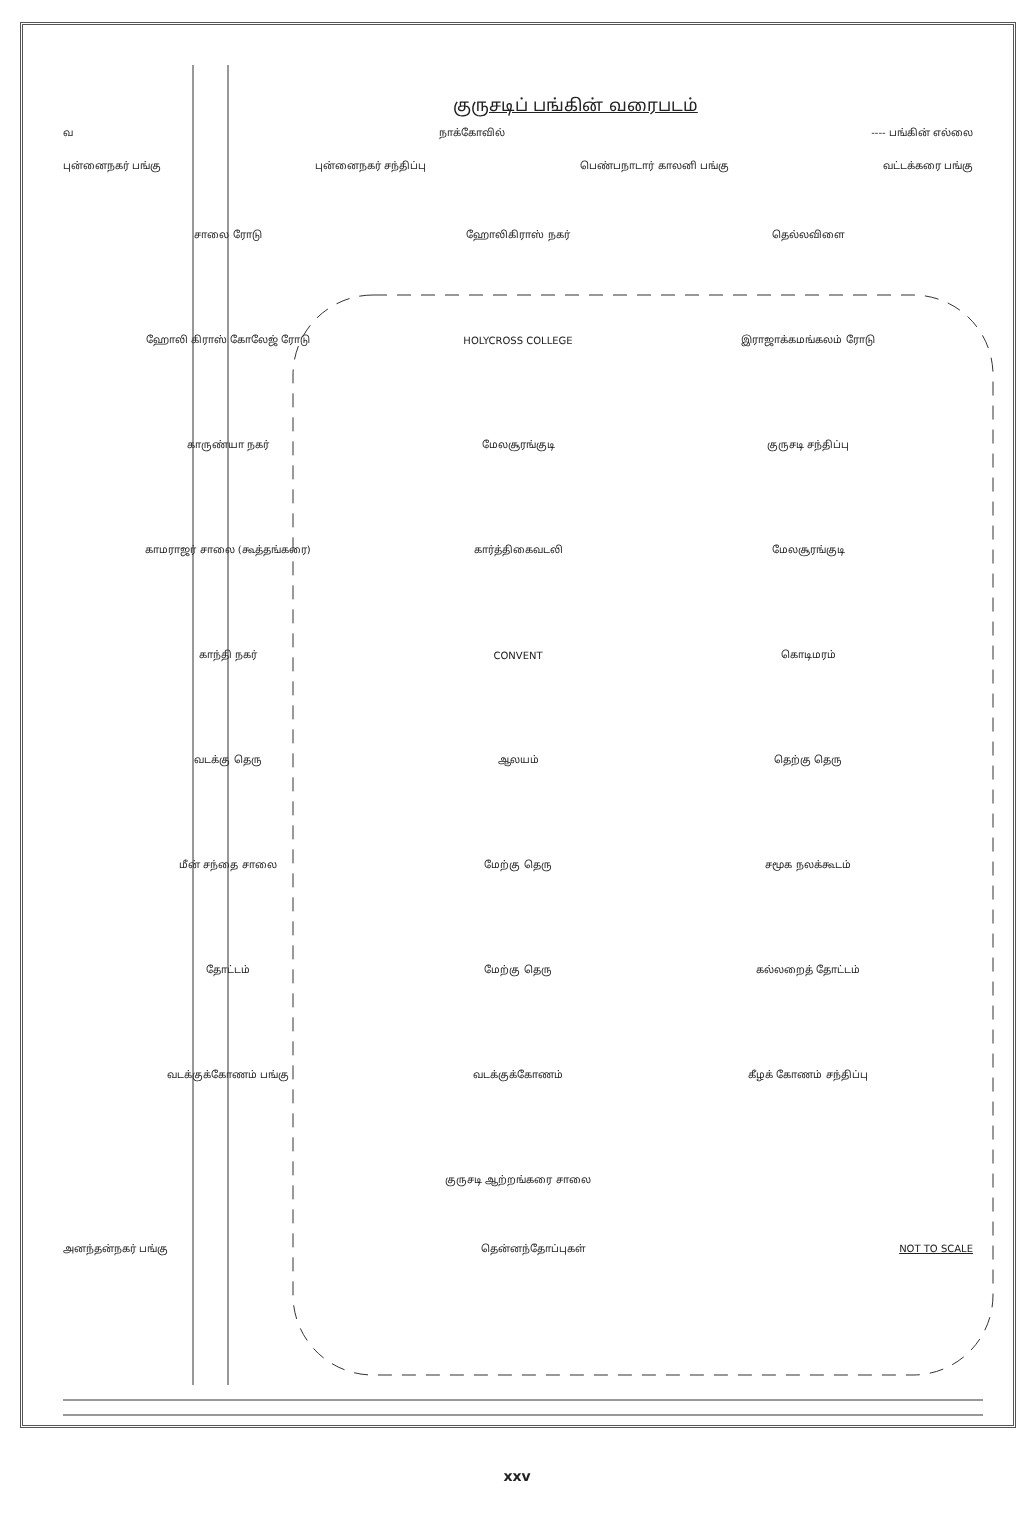குருசடிப் பங்கின் வரைபடம்
வ நாக்கோவில் ---- பங்கின் எல்லை
புன்னைநகர் பங்கு புன்னைநகர் சந்திப்பு பெண்பநாடார் காலனி பங்கு வட்டக்கரை பங்கு
சாலை ரோடு ஹோலிகிராஸ் நகர் தெல்லவிளை ஹோலி கிராஸ் கோலேஜ் ரோடு HOLYCROSS COLLEGE இராஜாக்கமங்கலம் ரோடு காருண்யா நகர் மேலசூரங்குடி குருசடி சந்திப்பு காமராஜர் சாலை (கூத்தங்கரை) கார்த்திகைவடலி மேலசூரங்குடி காந்தி நகர் CONVENT கொடிமரம் வடக்கு தெரு ஆலயம் தெற்கு தெரு மீன் சந்தை சாலை மேற்கு தெரு சமூக நலக்கூடம் தோட்டம் மேற்கு தெரு கல்லறைத் தோட்டம் வடக்குக்கோணம் பங்கு வடக்குக்கோணம் கீழக் கோணம் சந்திப்பு குருசடி ஆற்றங்கரை சாலை
அனந்தன்நகர் பங்கு தென்னந்தோப்புகள் NOT TO SCALE
xxv